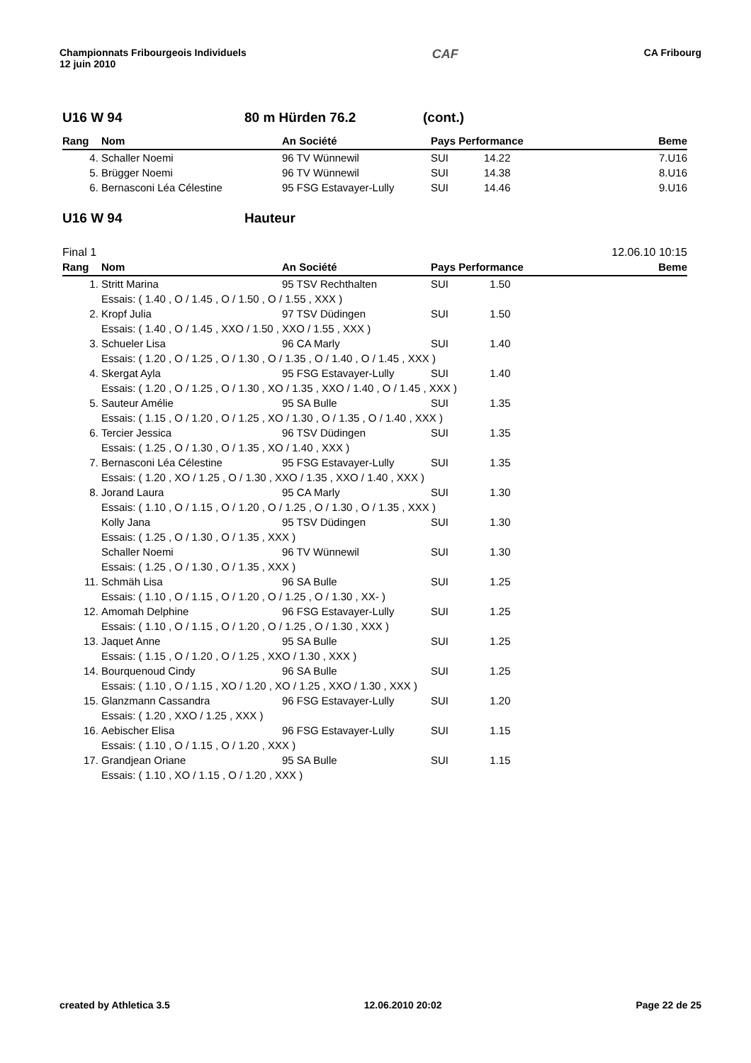Championnats Fribourgeois Individuels
12 juin 2010
CAF
CA Fribourg
U16 W 94 80 m Hürden 76.2 (cont.)
| Rang | Nom | An Société | Pays Performance | Beme |
| --- | --- | --- | --- | --- |
| 4. | Schaller Noemi | 96 TV Wünnewil | SUI 14.22 | 7.U16 |
| 5. | Brügger Noemi | 96 TV Wünnewil | SUI 14.38 | 8.U16 |
| 6. | Bernasconi Léa Célestine | 95 FSG Estavayer-Lully | SUI 14.46 | 9.U16 |
U16 W 94 Hauteur
Final 1 12.06.10 10:15
| Rang | Nom | An Société | Pays Performance | Beme |
| --- | --- | --- | --- | --- |
| 1. | Stritt Marina | 95 TSV Rechthalten | SUI 1.50 | |
| | Essais: ( 1.40 , O / 1.45 , O / 1.50 , O / 1.55 , XXX ) | | | |
| 2. | Kropf Julia | 97 TSV Düdingen | SUI 1.50 | |
| | Essais: ( 1.40 , O / 1.45 , XXO / 1.50 , XXO / 1.55 , XXX ) | | | |
| 3. | Schueler Lisa | 96 CA Marly | SUI 1.40 | |
| | Essais: ( 1.20 , O / 1.25 , O / 1.30 , O / 1.35 , O / 1.40 , O / 1.45 , XXX ) | | | |
| 4. | Skergat Ayla | 95 FSG Estavayer-Lully | SUI 1.40 | |
| | Essais: ( 1.20 , O / 1.25 , O / 1.30 , XO / 1.35 , XXO / 1.40 , O / 1.45 , XXX ) | | | |
| 5. | Sauteur Amélie | 95 SA Bulle | SUI 1.35 | |
| | Essais: ( 1.15 , O / 1.20 , O / 1.25 , XO / 1.30 , O / 1.35 , O / 1.40 , XXX ) | | | |
| 6. | Tercier Jessica | 96 TSV Düdingen | SUI 1.35 | |
| | Essais: ( 1.25 , O / 1.30 , O / 1.35 , XO / 1.40 , XXX ) | | | |
| 7. | Bernasconi Léa Célestine | 95 FSG Estavayer-Lully | SUI 1.35 | |
| | Essais: ( 1.20 , XO / 1.25 , O / 1.30 , XXO / 1.35 , XXO / 1.40 , XXX ) | | | |
| 8. | Jorand Laura | 95 CA Marly | SUI 1.30 | |
| | Essais: ( 1.10 , O / 1.15 , O / 1.20 , O / 1.25 , O / 1.30 , O / 1.35 , XXX ) | | | |
| | Kolly Jana | 95 TSV Düdingen | SUI 1.30 | |
| | Essais: ( 1.25 , O / 1.30 , O / 1.35 , XXX ) | | | |
| | Schaller Noemi | 96 TV Wünnewil | SUI 1.30 | |
| | Essais: ( 1.25 , O / 1.30 , O / 1.35 , XXX ) | | | |
| 11. | Schmäh Lisa | 96 SA Bulle | SUI 1.25 | |
| | Essais: ( 1.10 , O / 1.15 , O / 1.20 , O / 1.25 , O / 1.30 , XX- ) | | | |
| 12. | Amomah Delphine | 96 FSG Estavayer-Lully | SUI 1.25 | |
| | Essais: ( 1.10 , O / 1.15 , O / 1.20 , O / 1.25 , O / 1.30 , XXX ) | | | |
| 13. | Jaquet Anne | 95 SA Bulle | SUI 1.25 | |
| | Essais: ( 1.15 , O / 1.20 , O / 1.25 , XXO / 1.30 , XXX ) | | | |
| 14. | Bourquenoud Cindy | 96 SA Bulle | SUI 1.25 | |
| | Essais: ( 1.10 , O / 1.15 , XO / 1.20 , XO / 1.25 , XXO / 1.30 , XXX ) | | | |
| 15. | Glanzmann Cassandra | 96 FSG Estavayer-Lully | SUI 1.20 | |
| | Essais: ( 1.20 , XXO / 1.25 , XXX ) | | | |
| 16. | Aebischer Elisa | 96 FSG Estavayer-Lully | SUI 1.15 | |
| | Essais: ( 1.10 , O / 1.15 , O / 1.20 , XXX ) | | | |
| 17. | Grandjean Oriane | 95 SA Bulle | SUI 1.15 | |
| | Essais: ( 1.10 , XO / 1.15 , O / 1.20 , XXX ) | | | |
created by Athletica 3.5 12.06.2010 20:02 Page 22 de 25